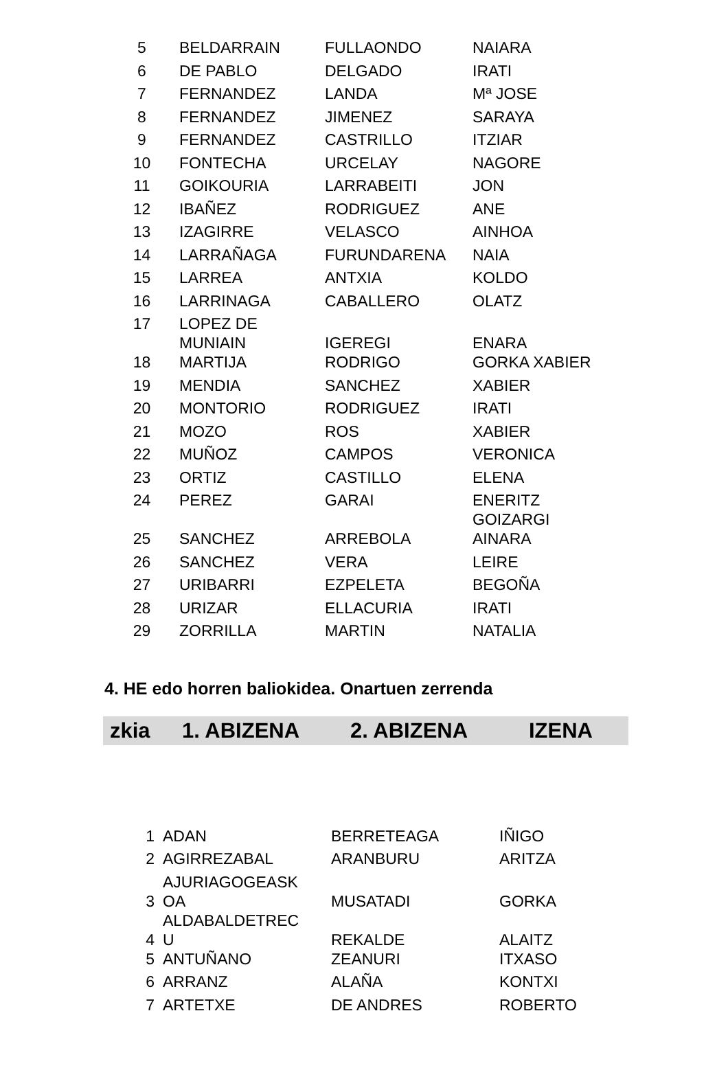| 5 | BELDARRAIN | FULLAONDO | NAIARA |
| 6 | DE PABLO | DELGADO | IRATI |
| 7 | FERNANDEZ | LANDA | Mª JOSE |
| 8 | FERNANDEZ | JIMENEZ | SARAYA |
| 9 | FERNANDEZ | CASTRILLO | ITZIAR |
| 10 | FONTECHA | URCELAY | NAGORE |
| 11 | GOIKOURIA | LARRABEITI | JON |
| 12 | IBAÑEZ | RODRIGUEZ | ANE |
| 13 | IZAGIRRE | VELASCO | AINHOA |
| 14 | LARRAÑAGA | FURUNDARENA | NAIA |
| 15 | LARREA | ANTXIA | KOLDO |
| 16 | LARRINAGA | CABALLERO | OLATZ |
| 17 | LOPEZ DE MUNIAIN | IGEREGI | ENARA |
| 18 | MARTIJA | RODRIGO | GORKA XABIER |
| 19 | MENDIA | SANCHEZ | XABIER |
| 20 | MONTORIO | RODRIGUEZ | IRATI |
| 21 | MOZO | ROS | XABIER |
| 22 | MUÑOZ | CAMPOS | VERONICA |
| 23 | ORTIZ | CASTILLO | ELENA |
| 24 | PEREZ | GARAI | ENERITZ GOIZARGI |
| 25 | SANCHEZ | ARREBOLA | AINARA |
| 26 | SANCHEZ | VERA | LEIRE |
| 27 | URIBARRI | EZPELETA | BEGOÑA |
| 28 | URIZAR | ELLACURIA | IRATI |
| 29 | ZORRILLA | MARTIN | NATALIA |
4. HE edo horren baliokidea. Onartuen zerrenda
zkia 1. ABIZENA 2. ABIZENA IZENA
| 1 | ADAN | BERRETEAGA | IÑIGO |
| 2 | AGIRREZABAL | ARANBURU | ARITZA |
| 3 | AJURIAGOGEASK OA | MUSATADI | GORKA |
| 4 | ALDABALDETREC U | REKALDE | ALAITZ |
| 5 | ANTUÑANO | ZEANURI | ITXASO |
| 6 | ARRANZ | ALAÑA | KONTXI |
| 7 | ARTETXE | DE ANDRES | ROBERTO |